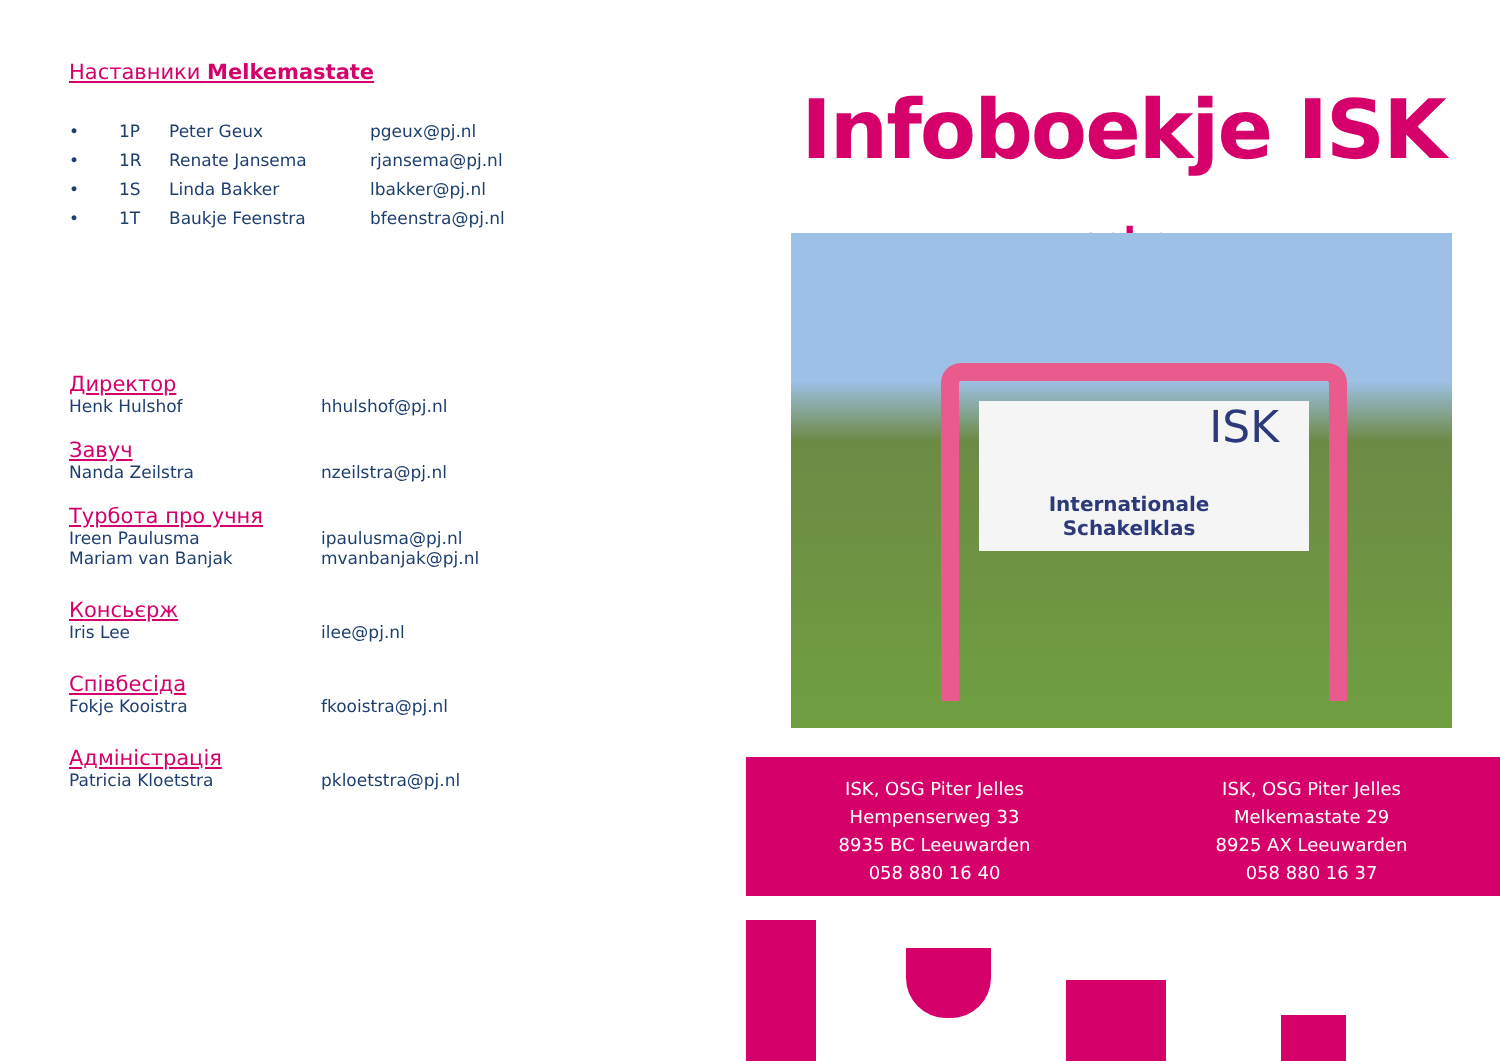Наставники Melkemastate
• 1P Peter Geux pgeux@pj.nl
• 1R Renate Jansema rjansema@pj.nl
• 1S Linda Bakker lbakker@pj.nl
• 1T Baukje Feenstra bfeenstra@pj.nl
Директор
Henk Hulshof hhulshof@pj.nl
Завуч
Nanda Zeilstra nzeilstra@pj.nl
Турбота про учня
Ireen Paulusma ipaulusma@pj.nl
Mariam van Banjak mvanbanjak@pj.nl
Консьєрж
Iris Lee ilee@pj.nl
Співбесіда
Fokje Kooistra fkooistra@pj.nl
Адміністрація
Patricia Kloetstra pkloetstra@pj.nl
Infoboekje ISK oekr.
ISK
Internationale Schakelklas
ISK, OSG Piter Jelles
Hempenserweg 33
8935 BC Leeuwarden
058 880 16 40
ISK, OSG Piter Jelles
Melkemastate 29
8925 AX Leeuwarden
058 880 16 37